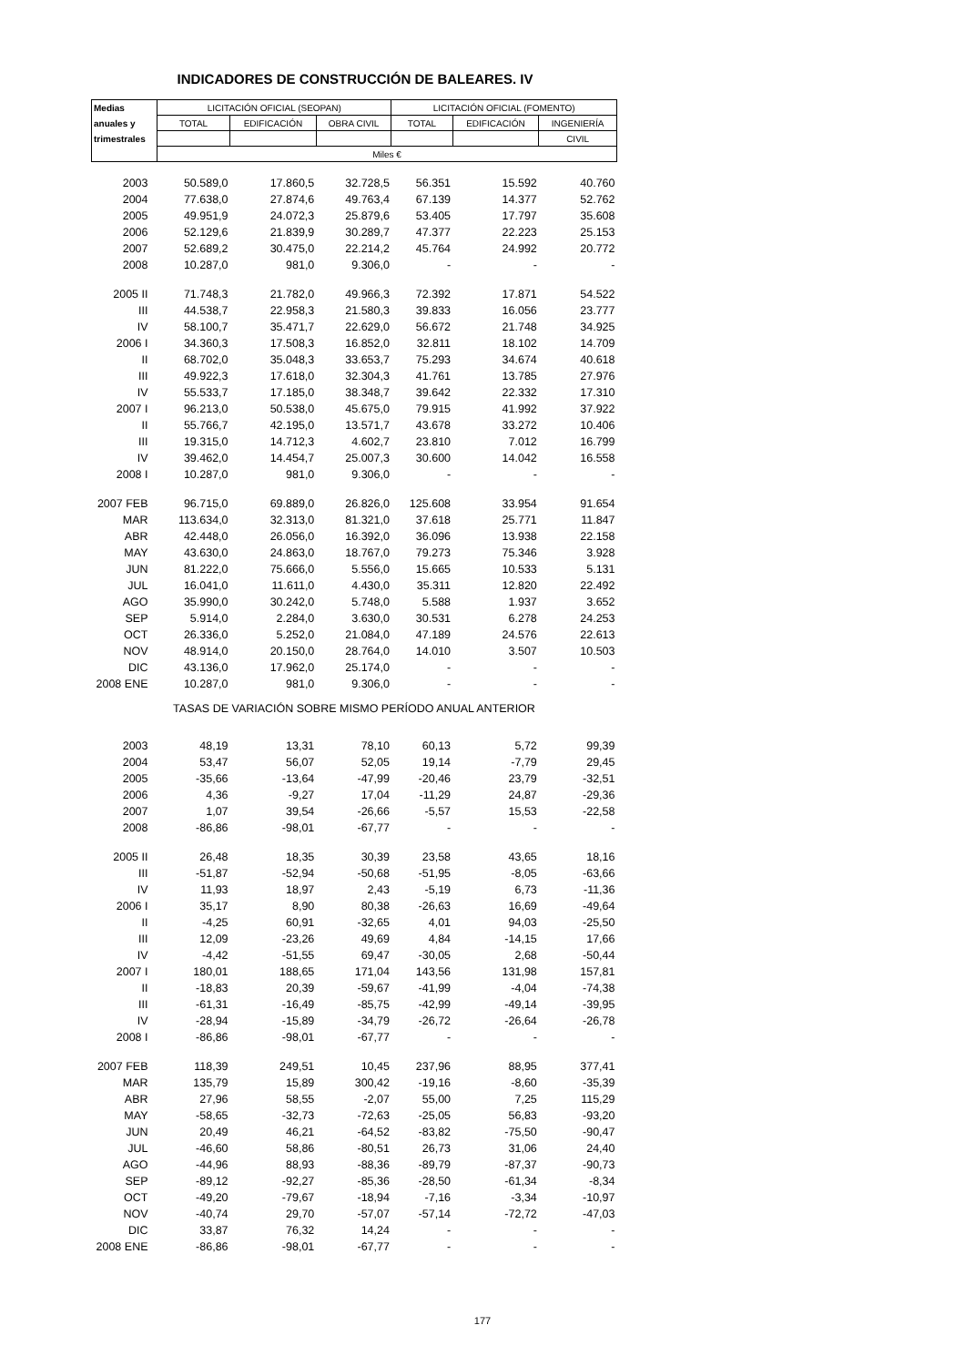INDICADORES DE CONSTRUCCIÓN DE BALEARES. IV
| Medias | LICITACIÓN OFICIAL (SEOPAN) | | | LICITACIÓN OFICIAL (FOMENTO) | | |
| --- | --- | --- | --- | --- | --- | --- |
| anuales y | TOTAL | EDIFICACIÓN | OBRA CIVIL | TOTAL | EDIFICACIÓN | INGENIERÍA |
| trimestrales | | | | | | CIVIL |
| | Miles € | | | | | |
| 2003 | 50.589,0 | 17.860,5 | 32.728,5 | 56.351 | 15.592 | 40.760 |
| 2004 | 77.638,0 | 27.874,6 | 49.763,4 | 67.139 | 14.377 | 52.762 |
| 2005 | 49.951,9 | 24.072,3 | 25.879,6 | 53.405 | 17.797 | 35.608 |
| 2006 | 52.129,6 | 21.839,9 | 30.289,7 | 47.377 | 22.223 | 25.153 |
| 2007 | 52.689,2 | 30.475,0 | 22.214,2 | 45.764 | 24.992 | 20.772 |
| 2008 | 10.287,0 | 981,0 | 9.306,0 | - | - | - |
| 2005 II | 71.748,3 | 21.782,0 | 49.966,3 | 72.392 | 17.871 | 54.522 |
| III | 44.538,7 | 22.958,3 | 21.580,3 | 39.833 | 16.056 | 23.777 |
| IV | 58.100,7 | 35.471,7 | 22.629,0 | 56.672 | 21.748 | 34.925 |
| 2006 I | 34.360,3 | 17.508,3 | 16.852,0 | 32.811 | 18.102 | 14.709 |
| II | 68.702,0 | 35.048,3 | 33.653,7 | 75.293 | 34.674 | 40.618 |
| III | 49.922,3 | 17.618,0 | 32.304,3 | 41.761 | 13.785 | 27.976 |
| IV | 55.533,7 | 17.185,0 | 38.348,7 | 39.642 | 22.332 | 17.310 |
| 2007 I | 96.213,0 | 50.538,0 | 45.675,0 | 79.915 | 41.992 | 37.922 |
| II | 55.766,7 | 42.195,0 | 13.571,7 | 43.678 | 33.272 | 10.406 |
| III | 19.315,0 | 14.712,3 | 4.602,7 | 23.810 | 7.012 | 16.799 |
| IV | 39.462,0 | 14.454,7 | 25.007,3 | 30.600 | 14.042 | 16.558 |
| 2008 I | 10.287,0 | 981,0 | 9.306,0 | - | - | - |
| 2007 FEB | 96.715,0 | 69.889,0 | 26.826,0 | 125.608 | 33.954 | 91.654 |
| MAR | 113.634,0 | 32.313,0 | 81.321,0 | 37.618 | 25.771 | 11.847 |
| ABR | 42.448,0 | 26.056,0 | 16.392,0 | 36.096 | 13.938 | 22.158 |
| MAY | 43.630,0 | 24.863,0 | 18.767,0 | 79.273 | 75.346 | 3.928 |
| JUN | 81.222,0 | 75.666,0 | 5.556,0 | 15.665 | 10.533 | 5.131 |
| JUL | 16.041,0 | 11.611,0 | 4.430,0 | 35.311 | 12.820 | 22.492 |
| AGO | 35.990,0 | 30.242,0 | 5.748,0 | 5.588 | 1.937 | 3.652 |
| SEP | 5.914,0 | 2.284,0 | 3.630,0 | 30.531 | 6.278 | 24.253 |
| OCT | 26.336,0 | 5.252,0 | 21.084,0 | 47.189 | 24.576 | 22.613 |
| NOV | 48.914,0 | 20.150,0 | 28.764,0 | 14.010 | 3.507 | 10.503 |
| DIC | 43.136,0 | 17.962,0 | 25.174,0 | - | - | - |
| 2008 ENE | 10.287,0 | 981,0 | 9.306,0 | - | - | - |
| TASAS DE VARIACIÓN SOBRE MISMO PERÍODO ANUAL ANTERIOR | | | | | | |
| 2003 | 48,19 | 13,31 | 78,10 | 60,13 | 5,72 | 99,39 |
| 2004 | 53,47 | 56,07 | 52,05 | 19,14 | -7,79 | 29,45 |
| 2005 | -35,66 | -13,64 | -47,99 | -20,46 | 23,79 | -32,51 |
| 2006 | 4,36 | -9,27 | 17,04 | -11,29 | 24,87 | -29,36 |
| 2007 | 1,07 | 39,54 | -26,66 | -5,57 | 15,53 | -22,58 |
| 2008 | -86,86 | -98,01 | -67,77 | - | - | - |
| 2005 II | 26,48 | 18,35 | 30,39 | 23,58 | 43,65 | 18,16 |
| III | -51,87 | -52,94 | -50,68 | -51,95 | -8,05 | -63,66 |
| IV | 11,93 | 18,97 | 2,43 | -5,19 | 6,73 | -11,36 |
| 2006 I | 35,17 | 8,90 | 80,38 | -26,63 | 16,69 | -49,64 |
| II | -4,25 | 60,91 | -32,65 | 4,01 | 94,03 | -25,50 |
| III | 12,09 | -23,26 | 49,69 | 4,84 | -14,15 | 17,66 |
| IV | -4,42 | -51,55 | 69,47 | -30,05 | 2,68 | -50,44 |
| 2007 I | 180,01 | 188,65 | 171,04 | 143,56 | 131,98 | 157,81 |
| II | -18,83 | 20,39 | -59,67 | -41,99 | -4,04 | -74,38 |
| III | -61,31 | -16,49 | -85,75 | -42,99 | -49,14 | -39,95 |
| IV | -28,94 | -15,89 | -34,79 | -26,72 | -26,64 | -26,78 |
| 2008 I | -86,86 | -98,01 | -67,77 | - | - | - |
| 2007 FEB | 118,39 | 249,51 | 10,45 | 237,96 | 88,95 | 377,41 |
| MAR | 135,79 | 15,89 | 300,42 | -19,16 | -8,60 | -35,39 |
| ABR | 27,96 | 58,55 | -2,07 | 55,00 | 7,25 | 115,29 |
| MAY | -58,65 | -32,73 | -72,63 | -25,05 | 56,83 | -93,20 |
| JUN | 20,49 | 46,21 | -64,52 | -83,82 | -75,50 | -90,47 |
| JUL | -46,60 | 58,86 | -80,51 | 26,73 | 31,06 | 24,40 |
| AGO | -44,96 | 88,93 | -88,36 | -89,79 | -87,37 | -90,73 |
| SEP | -89,12 | -92,27 | -85,36 | -28,50 | -61,34 | -8,34 |
| OCT | -49,20 | -79,67 | -18,94 | -7,16 | -3,34 | -10,97 |
| NOV | -40,74 | 29,70 | -57,07 | -57,14 | -72,72 | -47,03 |
| DIC | 33,87 | 76,32 | 14,24 | - | - | - |
| 2008 ENE | -86,86 | -98,01 | -67,77 | - | - | - |
177